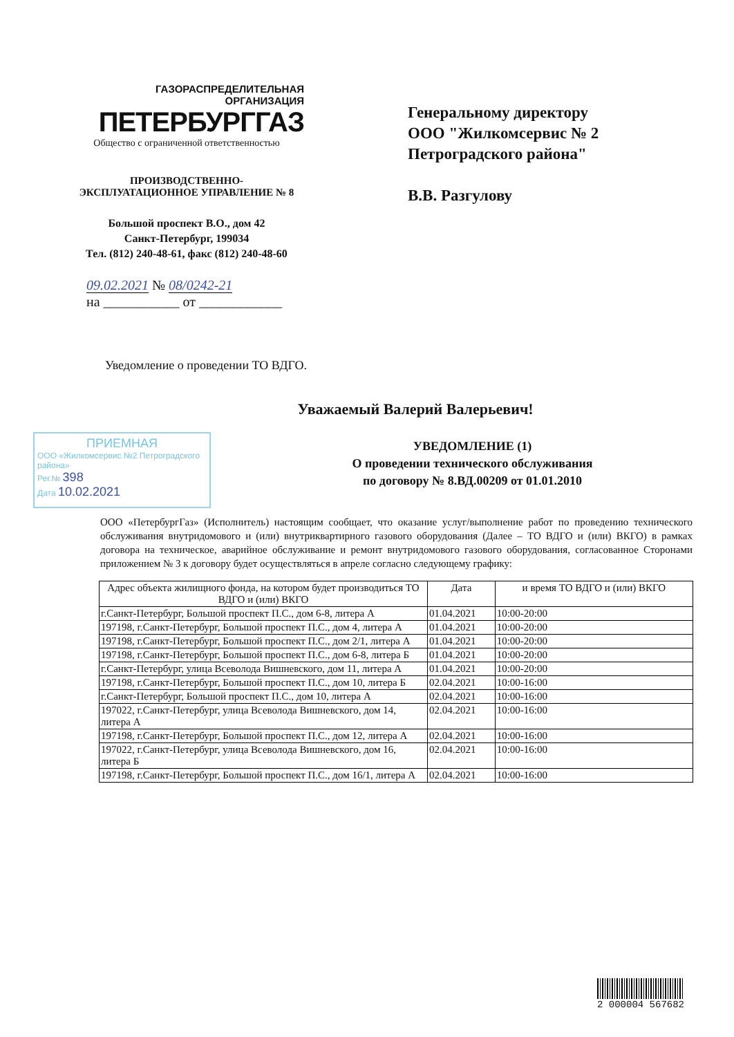ГАЗОРАСПРЕДЕЛИТЕЛЬНАЯ
ОРГАНИЗАЦИЯ
ПЕТЕРБУРГГАЗ
Общество с ограниченной ответственностью
ПРОИЗВОДСТВЕННО-
ЭКСПЛУАТАЦИОННОЕ УПРАВЛЕНИЕ № 8
Большой проспект В.О., дом 42
Санкт-Петербург, 199034
Тел. (812) 240-48-61, факс (812) 240-48-60
Генеральному директору
ООО "Жилкомсервис № 2
Петроградского района"
В.В. Разгулову
09.02.2021 № 08/0242-21
на ___________ от ____________
Уведомление о проведении ТО ВДГО.
Уважаемый Валерий Валерьевич!
ПРИЕМНАЯ
ООО «Жилкомсервис №2 Петроградского района»
Рег.№ 398
Дата 10.02.2021
УВЕДОМЛЕНИЕ (1)
О проведении технического обслуживания
по договору № 8.ВД.00209 от 01.01.2010
ООО «ПетербургГаз» (Исполнитель) настоящим сообщает, что оказание услуг/выполнение работ по проведению технического обслуживания внутридомового и (или) внутриквартирного газового оборудования (Далее – ТО ВДГО и (или) ВКГО) в рамках договора на техническое, аварийное обслуживание и ремонт внутридомового газового оборудования, согласованное Сторонами приложением № 3 к договору будет осуществляться в апреле согласно следующему графику:
| Адрес объекта жилищного фонда, на котором будет производиться ТО ВДГО и (или) ВКГО | Дата | и время ТО ВДГО и (или) ВКГО |
| --- | --- | --- |
| г.Санкт-Петербург, Большой проспект П.С., дом 6-8, литера А | 01.04.2021 | 10:00-20:00 |
| 197198, г.Санкт-Петербург, Большой проспект П.С., дом 4, литера А | 01.04.2021 | 10:00-20:00 |
| 197198, г.Санкт-Петербург, Большой проспект П.С., дом 2/1, литера А | 01.04.2021 | 10:00-20:00 |
| 197198, г.Санкт-Петербург, Большой проспект П.С., дом 6-8, литера Б | 01.04.2021 | 10:00-20:00 |
| г.Санкт-Петербург, улица Всеволода Вишневского, дом 11, литера А | 01.04.2021 | 10:00-20:00 |
| 197198, г.Санкт-Петербург, Большой проспект П.С., дом 10, литера Б | 02.04.2021 | 10:00-16:00 |
| г.Санкт-Петербург, Большой проспект П.С., дом 10, литера А | 02.04.2021 | 10:00-16:00 |
| 197022, г.Санкт-Петербург, улица Всеволода Вишневского, дом 14, литера А | 02.04.2021 | 10:00-16:00 |
| 197198, г.Санкт-Петербург, Большой проспект П.С., дом 12, литера А | 02.04.2021 | 10:00-16:00 |
| 197022, г.Санкт-Петербург, улица Всеволода Вишневского, дом 16, литера Б | 02.04.2021 | 10:00-16:00 |
| 197198, г.Санкт-Петербург, Большой проспект П.С., дом 16/1, литера А | 02.04.2021 | 10:00-16:00 |
2 000004 567682